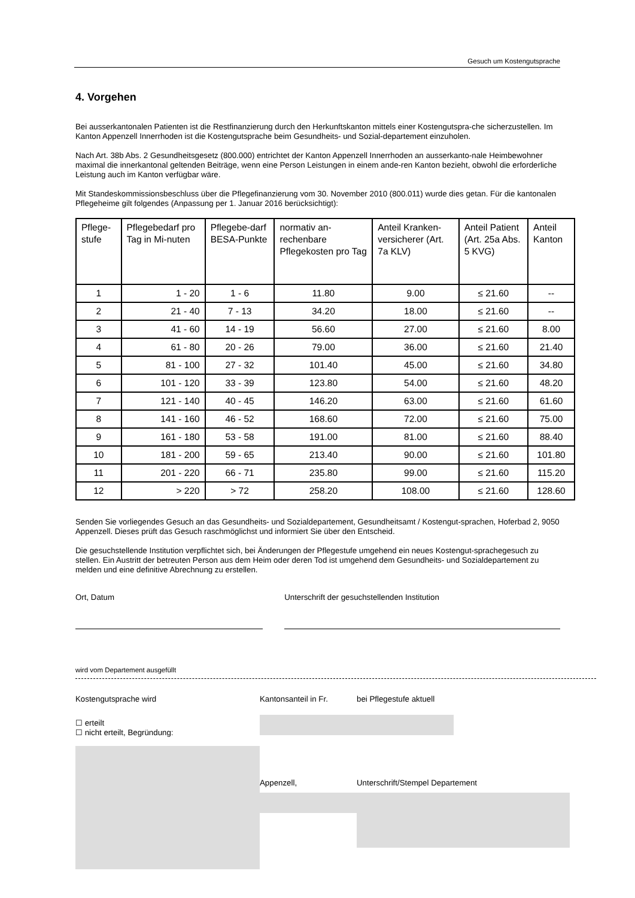Gesuch um Kostengutsprache
4. Vorgehen
Bei ausserkantonalen Patienten ist die Restfinanzierung durch den Herkunftskanton mittels einer Kostengutspra-che sicherzustellen. Im Kanton Appenzell Innerrhoden ist die Kostengutsprache beim Gesundheits- und Sozial-departement einzuholen.
Nach Art. 38b Abs. 2 Gesundheitsgesetz (800.000) entrichtet der Kanton Appenzell Innerrhoden an ausserkanto-nale Heimbewohner maximal die innerkantonal geltenden Beiträge, wenn eine Person Leistungen in einem ande-ren Kanton bezieht, obwohl die erforderliche Leistung auch im Kanton verfügbar wäre.
Mit Standeskommissionsbeschluss über die Pflegefinanzierung vom 30. November 2010 (800.011) wurde dies getan. Für die kantonalen Pflegeheime gilt folgendes (Anpassung per 1. Januar 2016 berücksichtigt):
| Pflege-stufe | Pflegebedarf pro Tag in Mi-nuten | Pflegebe-darf BESA-Punkte | normativ an-rechenbare Pflegekosten pro Tag | Anteil Kranken-versicherer (Art. 7a KLV) | Anteil Patient (Art. 25a Abs. 5 KVG) | Anteil Kanton |
| --- | --- | --- | --- | --- | --- | --- |
| 1 | 1 - 20 | 1 - 6 | 11.80 | 9.00 | ≤ 21.60 | -- |
| 2 | 21 - 40 | 7 - 13 | 34.20 | 18.00 | ≤ 21.60 | -- |
| 3 | 41 - 60 | 14 - 19 | 56.60 | 27.00 | ≤ 21.60 | 8.00 |
| 4 | 61 - 80 | 20 - 26 | 79.00 | 36.00 | ≤ 21.60 | 21.40 |
| 5 | 81 - 100 | 27 - 32 | 101.40 | 45.00 | ≤ 21.60 | 34.80 |
| 6 | 101 - 120 | 33 - 39 | 123.80 | 54.00 | ≤ 21.60 | 48.20 |
| 7 | 121 - 140 | 40 - 45 | 146.20 | 63.00 | ≤ 21.60 | 61.60 |
| 8 | 141 - 160 | 46 - 52 | 168.60 | 72.00 | ≤ 21.60 | 75.00 |
| 9 | 161 - 180 | 53 - 58 | 191.00 | 81.00 | ≤ 21.60 | 88.40 |
| 10 | 181 - 200 | 59 - 65 | 213.40 | 90.00 | ≤ 21.60 | 101.80 |
| 11 | 201 - 220 | 66 - 71 | 235.80 | 99.00 | ≤ 21.60 | 115.20 |
| 12 | > 220 | > 72 | 258.20 | 108.00 | ≤ 21.60 | 128.60 |
Senden Sie vorliegendes Gesuch an das Gesundheits- und Sozialdepartement, Gesundheitsamt / Kostengut-sprachen, Hoferbad 2, 9050 Appenzell. Dieses prüft das Gesuch raschmöglichst und informiert Sie über den Entscheid.
Die gesuchstellende Institution verpflichtet sich, bei Änderungen der Pflegestufe umgehend ein neues Kostengut-sprachegesuch zu stellen. Ein Austritt der betreuten Person aus dem Heim oder deren Tod ist umgehend dem Gesundheits- und Sozialdepartement zu melden und eine definitive Abrechnung zu erstellen.
Ort, Datum Unterschrift der gesuchstellenden Institution
wird vom Departement ausgefüllt
Kostengutsprache wird
☐ erteilt
☐ nicht erteilt, Begründung:
Kantonsanteil in Fr.
Appenzell,
bei Pflegestufe aktuell
Unterschrift/Stempel Departement